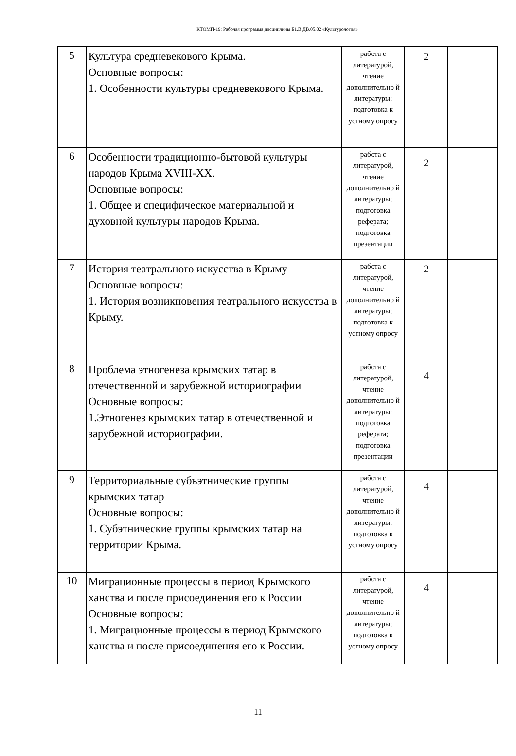КТОМП-19: Рабочая программа дисциплины Б1.В.ДВ.05.02 «Культурология»
| 5 | Культура средневекового Крыма. Основные вопросы: 1. Особенности культуры средневекового Крыма. | работа с литературой, чтение дополнительно й литературы; подготовка к устному опросу | 2 | |
| 6 | Особенности традиционно-бытовой культуры народов Крыма XVIII-XX. Основные вопросы: 1. Общее и специфическое материальной и духовной культуры народов Крыма. | работа с литературой, чтение дополнительно й литературы; подготовка реферата; подготовка презентации | 2 | |
| 7 | История театрального искусства в Крыму Основные вопросы: 1. История возникновения театрального искусства в Крыму. | работа с литературой, чтение дополнительно й литературы; подготовка к устному опросу | 2 | |
| 8 | Проблема этногенеза крымских татар в отечественной и зарубежной историографии Основные вопросы: 1.Этногенез крымских татар в отечественной и зарубежной историографии. | работа с литературой, чтение дополнительно й литературы; подготовка реферата; подготовка презентации | 4 | |
| 9 | Территориальные субъэтнические группы крымских татар Основные вопросы: 1. Субэтнические группы крымских татар на территории Крыма. | работа с литературой, чтение дополнительно й литературы; подготовка к устному опросу | 4 | |
| 10 | Миграционные процессы в период Крымского ханства и после присоединения его к России Основные вопросы: 1. Миграционные процессы в период Крымского ханства и после присоединения его к России. | работа с литературой, чтение дополнительно й литературы; подготовка к устному опросу | 4 | |
11